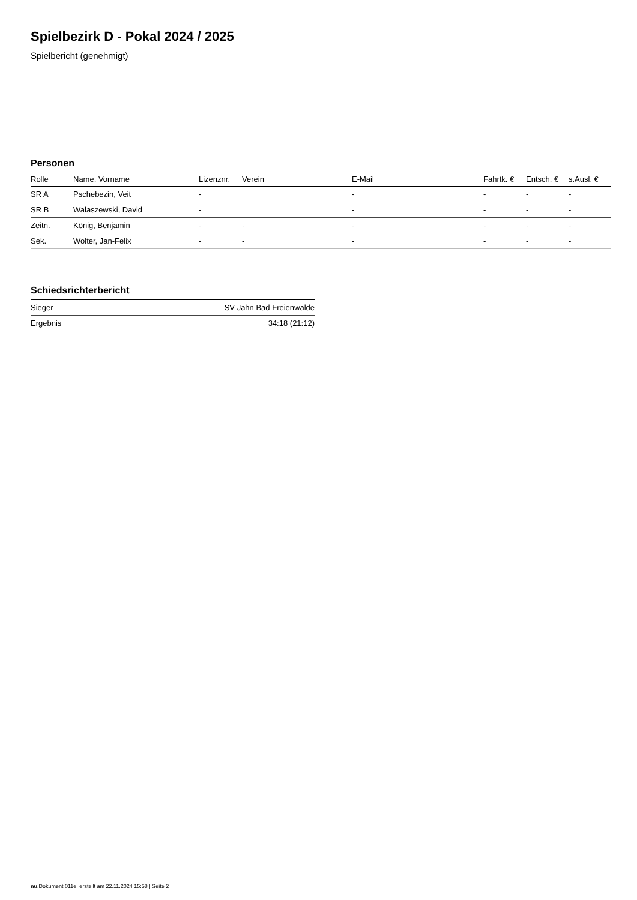Spielbezirk D - Pokal 2024 / 2025
Spielbericht (genehmigt)
Personen
| Rolle | Name, Vorname | Lizenznr. | Verein | E-Mail | Fahrtk. € | Entsch. € | s.Ausl. € |
| --- | --- | --- | --- | --- | --- | --- | --- |
| SR A | Pschebezin, Veit | - | | - | - | - | - |
| SR B | Walaszewski, David | - | | - | - | - | - |
| Zeitn. | König, Benjamin | - | - | - | - | - | - |
| Sek. | Wolter, Jan-Felix | - | - | - | - | - | - |
Schiedsrichterbericht
| Sieger | SV Jahn Bad Freienwalde |
| Ergebnis | 34:18 (21:12) |
nu.Dokument 011e, erstellt am 22.11.2024 15:58 | Seite 2